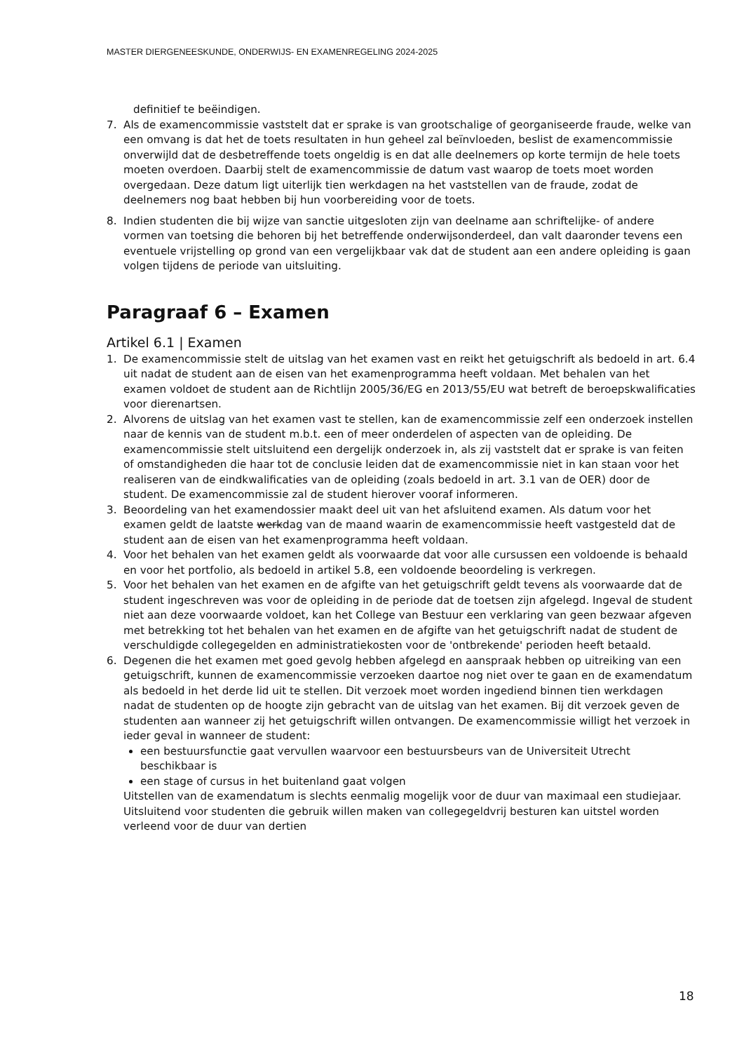MASTER DIERGENEESKUNDE, ONDERWIJS- EN EXAMENREGELING 2024-2025
definitief te beëindigen.
7. Als de examencommissie vaststelt dat er sprake is van grootschalige of georganiseerde fraude, welke van een omvang is dat het de toets resultaten in hun geheel zal beïnvloeden, beslist de examencommissie onverwijld dat de desbetreffende toets ongeldig is en dat alle deelnemers op korte termijn de hele toets moeten overdoen. Daarbij stelt de examencommissie de datum vast waarop de toets moet worden overgedaan. Deze datum ligt uiterlijk tien werkdagen na het vaststellen van de fraude, zodat de deelnemers nog baat hebben bij hun voorbereiding voor de toets.
8. Indien studenten die bij wijze van sanctie uitgesloten zijn van deelname aan schriftelijke- of andere vormen van toetsing die behoren bij het betreffende onderwijsonderdeel, dan valt daaronder tevens een eventuele vrijstelling op grond van een vergelijkbaar vak dat de student aan een andere opleiding is gaan volgen tijdens de periode van uitsluiting.
Paragraaf 6 – Examen
Artikel 6.1 | Examen
1. De examencommissie stelt de uitslag van het examen vast en reikt het getuigschrift als bedoeld in art. 6.4 uit nadat de student aan de eisen van het examenprogramma heeft voldaan. Met behalen van het examen voldoet de student aan de Richtlijn 2005/36/EG en 2013/55/EU wat betreft de beroepskwalificaties voor dierenartsen.
2. Alvorens de uitslag van het examen vast te stellen, kan de examencommissie zelf een onderzoek instellen naar de kennis van de student m.b.t. een of meer onderdelen of aspecten van de opleiding. De examencommissie stelt uitsluitend een dergelijk onderzoek in, als zij vaststelt dat er sprake is van feiten of omstandigheden die haar tot de conclusie leiden dat de examencommissie niet in kan staan voor het realiseren van de eindkwalificaties van de opleiding (zoals bedoeld in art. 3.1 van de OER) door de student. De examencommissie zal de student hierover vooraf informeren.
3. Beoordeling van het examendossier maakt deel uit van het afsluitend examen. Als datum voor het examen geldt de laatste werkdag van de maand waarin de examencommissie heeft vastgesteld dat de student aan de eisen van het examenprogramma heeft voldaan.
4. Voor het behalen van het examen geldt als voorwaarde dat voor alle cursussen een voldoende is behaald en voor het portfolio, als bedoeld in artikel 5.8, een voldoende beoordeling is verkregen.
5. Voor het behalen van het examen en de afgifte van het getuigschrift geldt tevens als voorwaarde dat de student ingeschreven was voor de opleiding in de periode dat de toetsen zijn afgelegd. Ingeval de student niet aan deze voorwaarde voldoet, kan het College van Bestuur een verklaring van geen bezwaar afgeven met betrekking tot het behalen van het examen en de afgifte van het getuigschrift nadat de student de verschuldigde collegegelden en administratiekosten voor de 'ontbrekende' perioden heeft betaald.
6. Degenen die het examen met goed gevolg hebben afgelegd en aanspraak hebben op uitreiking van een getuigschrift, kunnen de examencommissie verzoeken daartoe nog niet over te gaan en de examendatum als bedoeld in het derde lid uit te stellen. Dit verzoek moet worden ingediend binnen tien werkdagen nadat de studenten op de hoogte zijn gebracht van de uitslag van het examen. Bij dit verzoek geven de studenten aan wanneer zij het getuigschrift willen ontvangen. De examencommissie willigt het verzoek in ieder geval in wanneer de student:
een bestuursfunctie gaat vervullen waarvoor een bestuursbeurs van de Universiteit Utrecht beschikbaar is
een stage of cursus in het buitenland gaat volgen
Uitstellen van de examendatum is slechts eenmalig mogelijk voor de duur van maximaal een studiejaar. Uitsluitend voor studenten die gebruik willen maken van collegegeldvrij besturen kan uitstel worden verleend voor de duur van dertien
18